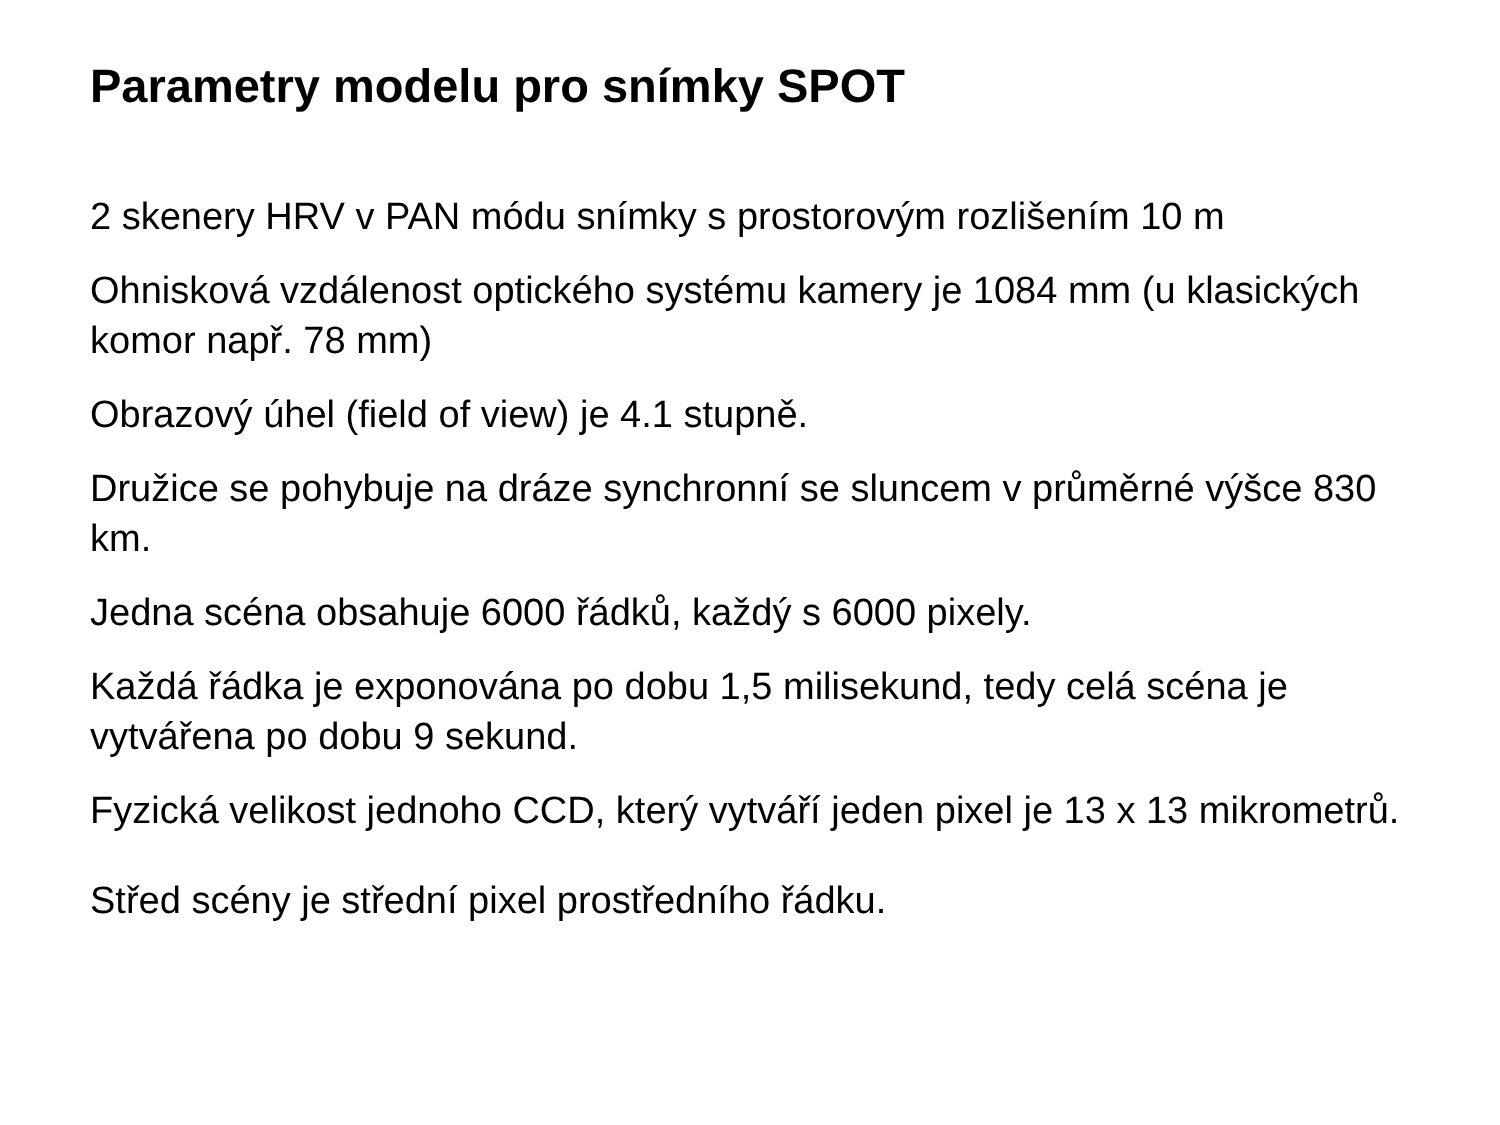Parametry modelu pro snímky SPOT
2 skenery HRV v PAN módu snímky s prostorovým rozlišením 10 m
Ohnisková vzdálenost optického systému kamery je 1084 mm (u klasických komor např. 78 mm)
Obrazový úhel (field of view) je 4.1 stupně.
Družice se pohybuje na dráze synchronní se sluncem v průměrné výšce 830 km.
Jedna scéna obsahuje 6000 řádků, každý s 6000 pixely.
Každá řádka je exponována po dobu 1,5 milisekund, tedy celá scéna je vytvářena po dobu 9 sekund.
Fyzická velikost jednoho CCD, který vytváří jeden pixel je 13 x 13 mikrometrů.
Střed scény je střední pixel prostředního řádku.